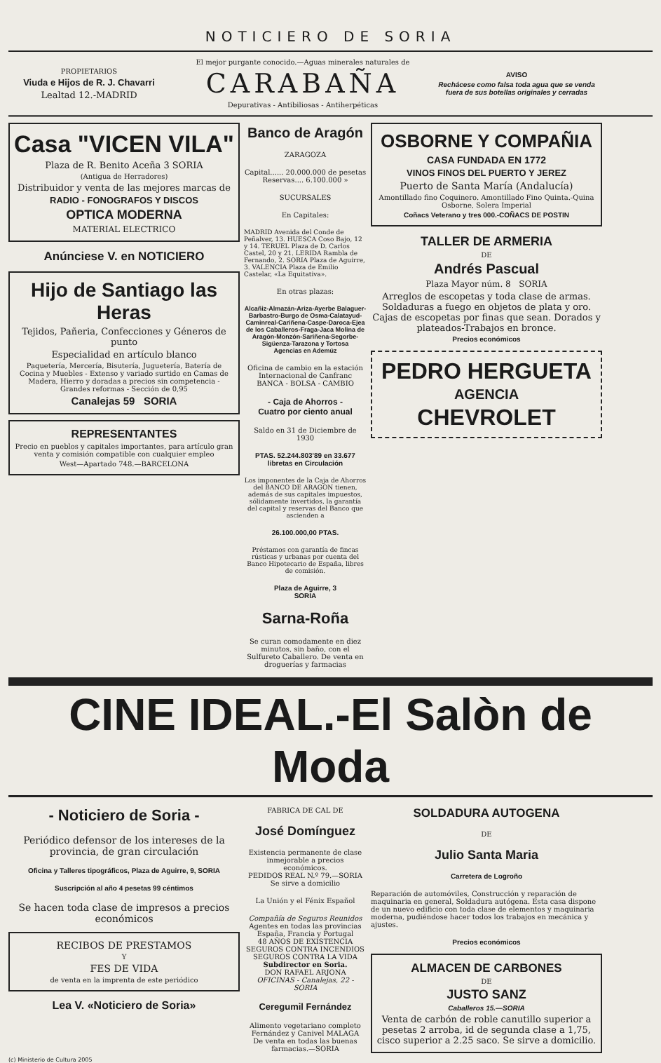NOTICIERO DE SORIA
PROPIETARIOS
Viuda e Hijos de R. J. Chavarri
Lealtad 12.-MADRID
El mejor purgante conocido.—Aguas minerales naturales de
CARABAÑA
Depurativas - Antibiliosas - Antiherpéticas
AVISO
Rechácese como falsa toda agua que se venda fuera de sus botellas originales y cerradas
Casa "VICEN VILA"
Plaza de R. Benito Aceña 3 SORIA
(Antigua de Herradores)
Distribuidor y venta de las mejores marcas de
RADIO - FONOGRAFOS Y DISCOS
OPTICA MODERNA
MATERIAL ELECTRICO
Anúnciese V. en NOTICIERO
Hijo de Santiago las Heras
Tejidos, Pañeria, Confecciones y Géneros de punto
Especialidad en artículo blanco
Paquetería, Mercería, Bisutería, Juguetería, Batería de Cocina y Muebles - Extenso y variado surtido en Camas de Madera, Hierro y doradas a precios sin competencia - Grandes reformas - Sección de 0,95
Canalejas 59 SORIA
REPRESENTANTES
Precio en pueblos y capitales importantes, para artículo gran venta y comisión compatible con cualquier empleo
West—Apartado 748.—BARCELONA
Banco de Aragón
ZARAGOZA
Capital...... 20.000.000 de pesetas
Reservas.... 6.100.000 »
SUCURSALES
En Capitales:
MADRID Avenida del Conde de Peñalver, 13. HUESCA Coso Bajo, 12 y 14. TERUEL Plaza de D. Carlos Castel, 20 y 21. LERIDA Rambla de Fernando, 2. SORIA Plaza de Aguirre, 3. VALENCIA Plaza de Emilio Castelar, «La Equitativa».
En otras plazas:
Alcañiz-Almazán-Ariza-Ayerbe Balaguer-Barbastro-Burgo de Osma-Calatayud-Caminreal-Cariñena-Caspe-Daroca-Ejea de los Caballeros-Fraga-Jaca Molina de Aragón-Monzón-Sariñena-Segorbe-Sigüenza-Tarazona y Tortosa
Agencias en Ademúz
Oficina de cambio en la estación Internacional de Canfranc
BANCA - BOLSA - CAMBIO
- Caja de Ahorros -
Cuatro por ciento anual
Saldo en 31 de Diciembre de 1930
PTAS. 52.244.803'89 en 33.677 libretas en Circulación
Los imponentes de la Caja de Ahorros del BANCO DE ARAGON tienen, además de sus capitales impuestos, sólidamente invertidos, la garantía del capital y reservas del Banco que ascienden a
26.100.000,00 PTAS.
Préstamos con garantía de fincas rústicas y urbanas por cuenta del Banco Hipotecario de España, libres de comisión.
Plaza de Aguirre, 3
SORIA
Sarna-Roña
Se curan comodamente en diez minutos, sin baño, con el Sulfureto Caballero. De venta en droguerías y farmacias
OSBORNE Y COMPAÑIA
CASA FUNDADA EN 1772
VINOS FINOS DEL PUERTO Y JEREZ
Puerto de Santa María (Andalucía)
Amontillado fino Coquinero. Amontillado Fino Quinta.-Quina Osborne, Solera Imperial
Coñacs Veterano y tres 000.-COÑACS DE POSTIN
TALLER DE ARMERIA
DE
Andrés Pascual
Plaza Mayor núm. 8 SORIA
Arreglos de escopetas y toda clase de armas. Soldaduras a fuego en objetos de plata y oro. Cajas de escopetas por finas que sean. Dorados y plateados-Trabajos en bronce.
Precios económicos
PEDRO HERGUETA
AGENCIA
CHEVROLET
CINE IDEAL.-El Salòn de Moda
- Noticiero de Soria -
Periódico defensor de los intereses de la provincia, de gran circulación
Oficina y Talleres tipográficos, Plaza de Aguirre, 9, SORIA
Suscripción al año 4 pesetas 99 céntimos
Se hacen toda clase de impresos a precios económicos
RECIBOS DE PRESTAMOS
Y
FES DE VIDA
de venta en la imprenta de este periódico
Lea V. «Noticiero de Soria»
FABRICA DE CAL DE
José Domínguez
Existencia permanente de clase inmejorable a precios económicos.
PEDIDOS REAL N.º 79.—SORIA
Se sirve a domicilio
La Unión y el Fénix Español
Compañía de Seguros Reunidos
Agentes en todas las provincias España, Francia y Portugal
48 AÑOS DE EXISTENCIA
SEGUROS CONTRA INCENDIOS
SEGUROS CONTRA LA VIDA
Subdirector en Soria.
DON RAFAEL ARJONA
OFICINAS - Canalejas, 22 - SORIA
Ceregumil Fernández
Alimento vegetariano completo
Fernández y Canivel MALAGA
De venta en todas las buenas farmacias.—SORIA
SOLDADURA AUTOGENA
DE
Julio Santa Maria
Carretera de Logroño
Reparación de automóviles, Construcción y reparación de maquinaria en general, Soldadura autógena. Esta casa dispone de un nuevo edificio con toda clase de elementos y maquinaria moderna, pudiéndose hacer todos los trabajos en mecánica y ajustes.
Precios económicos
ALMACEN DE CARBONES
DE
JUSTO SANZ
Caballeros 15.—SORIA
Venta de carbón de roble canutillo superior a pesetas 2 arroba, id de segunda clase a 1,75, cisco superior a 2.25 saco. Se sirve a domicilio.
(c) Ministerio de Cultura 2005